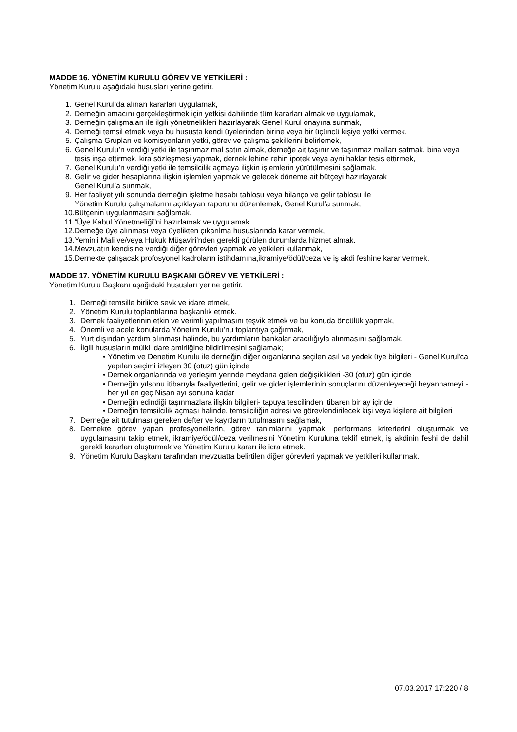MADDE 16. YÖNETİM KURULU GÖREV VE YETKİLERİ :
Yönetim Kurulu aşağıdaki hususları yerine getirir.
1. Genel Kurul’da alınan kararları uygulamak,
2. Derneğin amacını gerçekleştirmek için yetkisi dahilinde tüm kararları almak ve uygulamak,
3. Derneğin çalışmaları ile ilgili yönetmelikleri hazırlayarak Genel Kurul onayına sunmak,
4. Derneği temsil etmek veya bu hususta kendi üyelerinden birine veya bir üçüncü kişiye yetki vermek,
5. Çalışma Grupları ve komisyonların yetki, görev ve çalışma şekillerini belirlemek,
6. Genel Kurulu’n verdiği yetki ile taşınmaz mal satın almak, derneğe ait taşınır ve taşınmaz malları satmak, bina veya tesis inşa ettirmek, kira sözleşmesi yapmak, dernek lehine rehin ipotek veya ayni haklar tesis ettirmek,
7. Genel Kurulu’n verdiği yetki ile temsilcilik açmaya ilişkin işlemlerin yürütülmesini sağlamak,
8. Gelir ve gider hesaplarına ilişkin işlemleri yapmak ve gelecek döneme ait bütçeyi hazırlayarak
Genel Kurul’a sunmak,
9. Her faaliyet yılı sonunda derneğin işletme hesabı tablosu veya bilanço ve gelir tablosu ile
Yönetim Kurulu çalışmalarını açıklayan raporunu düzenlemek, Genel Kurul’a sunmak,
10. Bütçenin uygulanmasını sağlamak,
11. “Üye Kabul Yönetmeliği”ni hazırlamak ve uygulamak
12. Derneğe üye alınması veya üyelikten çıkarılma hususlarında karar vermek,
13. Yeminli Mali ve/veya Hukuk Müşaviri’nden gerekli görülen durumlarda hizmet almak.
14. Mevzuatın kendisine verdiği diğer görevleri yapmak ve yetkileri kullanmak,
15. Dernekte çalışacak profosyonel kadroların istihdamına,ikramiye/ödül/ceza ve iş akdi feshine karar vermek.
MADDE 17. YÖNETİM KURULU BAŞKANI GÖREV VE YETKİLERİ :
Yönetim Kurulu Başkanı aşağıdaki hususları yerine getirir.
1. Derneği temsille birlikte sevk ve idare etmek,
2. Yönetim Kurulu toplantılarına başkanlık etmek.
3. Dernek faaliyetlerinin etkin ve verimli yapılmasını teşvik etmek ve bu konuda öncülük yapmak,
4. Önemli ve acele konularda Yönetim Kurulu’nu toplantıya çağırmak,
5. Yurt dışından yardım alınması halinde, bu yardımların bankalar aracılığıyla alınmasını sağlamak,
6. İlgili hususların mülki idare amirliğine bildirilmesini sağlamak;
• Yönetim ve Denetim Kurulu ile derneğin diğer organlarına seçilen asıl ve yedek üye bilgileri - Genel Kurul’ca yapılan seçimi izleyen 30 (otuz) gün içinde
• Dernek organlarında ve yerleşim yerinde meydana gelen değişiklikleri -30 (otuz) gün içinde
• Derneğin yılsonu itibarıyla faaliyetlerini, gelir ve gider işlemlerinin sonuçlarını düzenleyeceği beyannameyi -her yıl en geç Nisan ayı sonuna kadar
• Derneğin edindiği taşınmazlara ilişkin bilgileri- tapuya tescilinden itibaren bir ay içinde
• Derneğin temsilcilik açması halinde, temsilciliğin adresi ve görevlendirilecek kişi veya kişilere ait bilgileri
7. Derneğe ait tutulması gereken defter ve kayıtların tutulmasını sağlamak,
8. Dernekte görev yapan profesyonellerin, görev tanımlarını yapmak, performans kriterlerini oluşturmak ve uygulamasını takip etmek, ikramiye/ödül/ceza verilmesini Yönetim Kuruluna teklif etmek, iş akdinin feshi de dahil gerekli kararları oluşturmak ve Yönetim Kurulu kararı ile icra etmek.
9. Yönetim Kurulu Başkanı tarafından mevzuatta belirtilen diğer görevleri yapmak ve yetkileri kullanmak.
07.03.2017 17:220 / 8